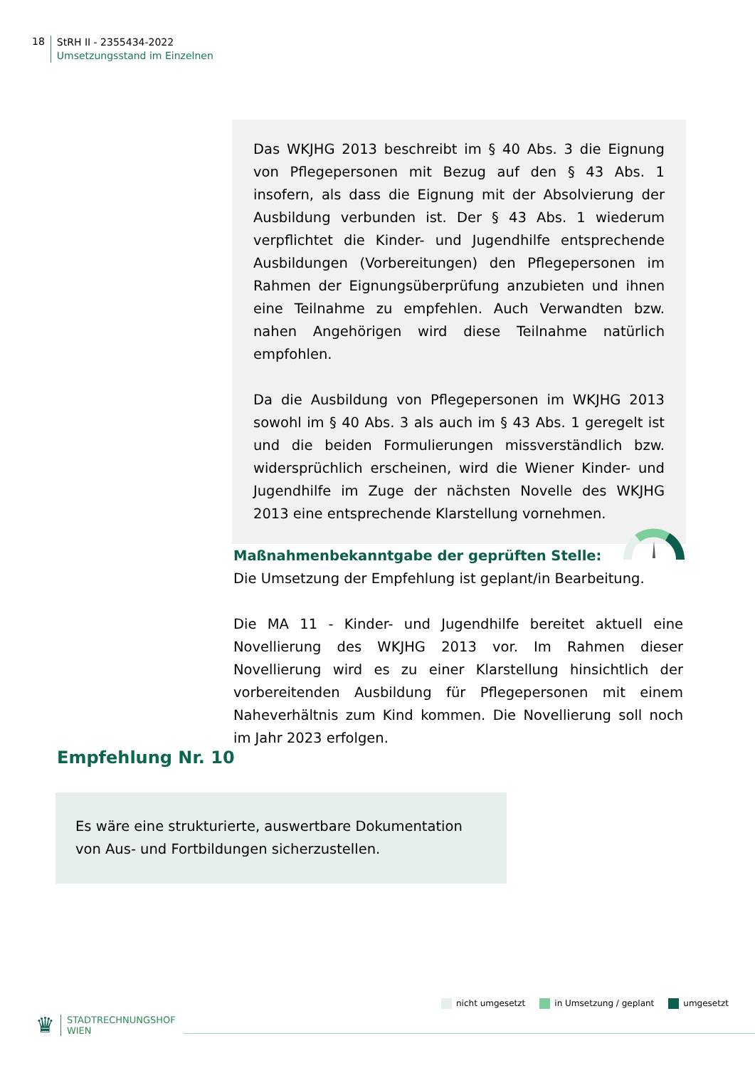18
StRH II - 2355434-2022
Umsetzungsstand im Einzelnen
Das WKJHG 2013 beschreibt im § 40 Abs. 3 die Eignung von Pflegepersonen mit Bezug auf den § 43 Abs. 1 insofern, als dass die Eignung mit der Absolvierung der Ausbildung verbunden ist. Der § 43 Abs. 1 wiederum verpflichtet die Kinder- und Jugendhilfe entsprechende Ausbildungen (Vorbereitungen) den Pflegepersonen im Rahmen der Eignungsüberprüfung anzubieten und ihnen eine Teilnahme zu empfehlen. Auch Verwandten bzw. nahen Angehörigen wird diese Teilnahme natürlich empfohlen.
Da die Ausbildung von Pflegepersonen im WKJHG 2013 sowohl im § 40 Abs. 3 als auch im § 43 Abs. 1 geregelt ist und die beiden Formulierungen missverständlich bzw. widersprüchlich erscheinen, wird die Wiener Kinder- und Jugendhilfe im Zuge der nächsten Novelle des WKJHG 2013 eine entsprechende Klarstellung vornehmen.
Maßnahmenbekanntgabe der geprüften Stelle:
Die Umsetzung der Empfehlung ist geplant/in Bearbeitung.
Die MA 11 - Kinder- und Jugendhilfe bereitet aktuell eine Novellierung des WKJHG 2013 vor. Im Rahmen dieser Novellierung wird es zu einer Klarstellung hinsichtlich der vorbereitenden Ausbildung für Pflegepersonen mit einem Naheverhältnis zum Kind kommen. Die Novellierung soll noch im Jahr 2023 erfolgen.
Empfehlung Nr. 10
Es wäre eine strukturierte, auswertbare Dokumentation von Aus- und Fortbildungen sicherzustellen.
nicht umgesetzt in Umsetzung / geplant umgesetzt
♛
STADTRECHNUNGSHOF
WIEN